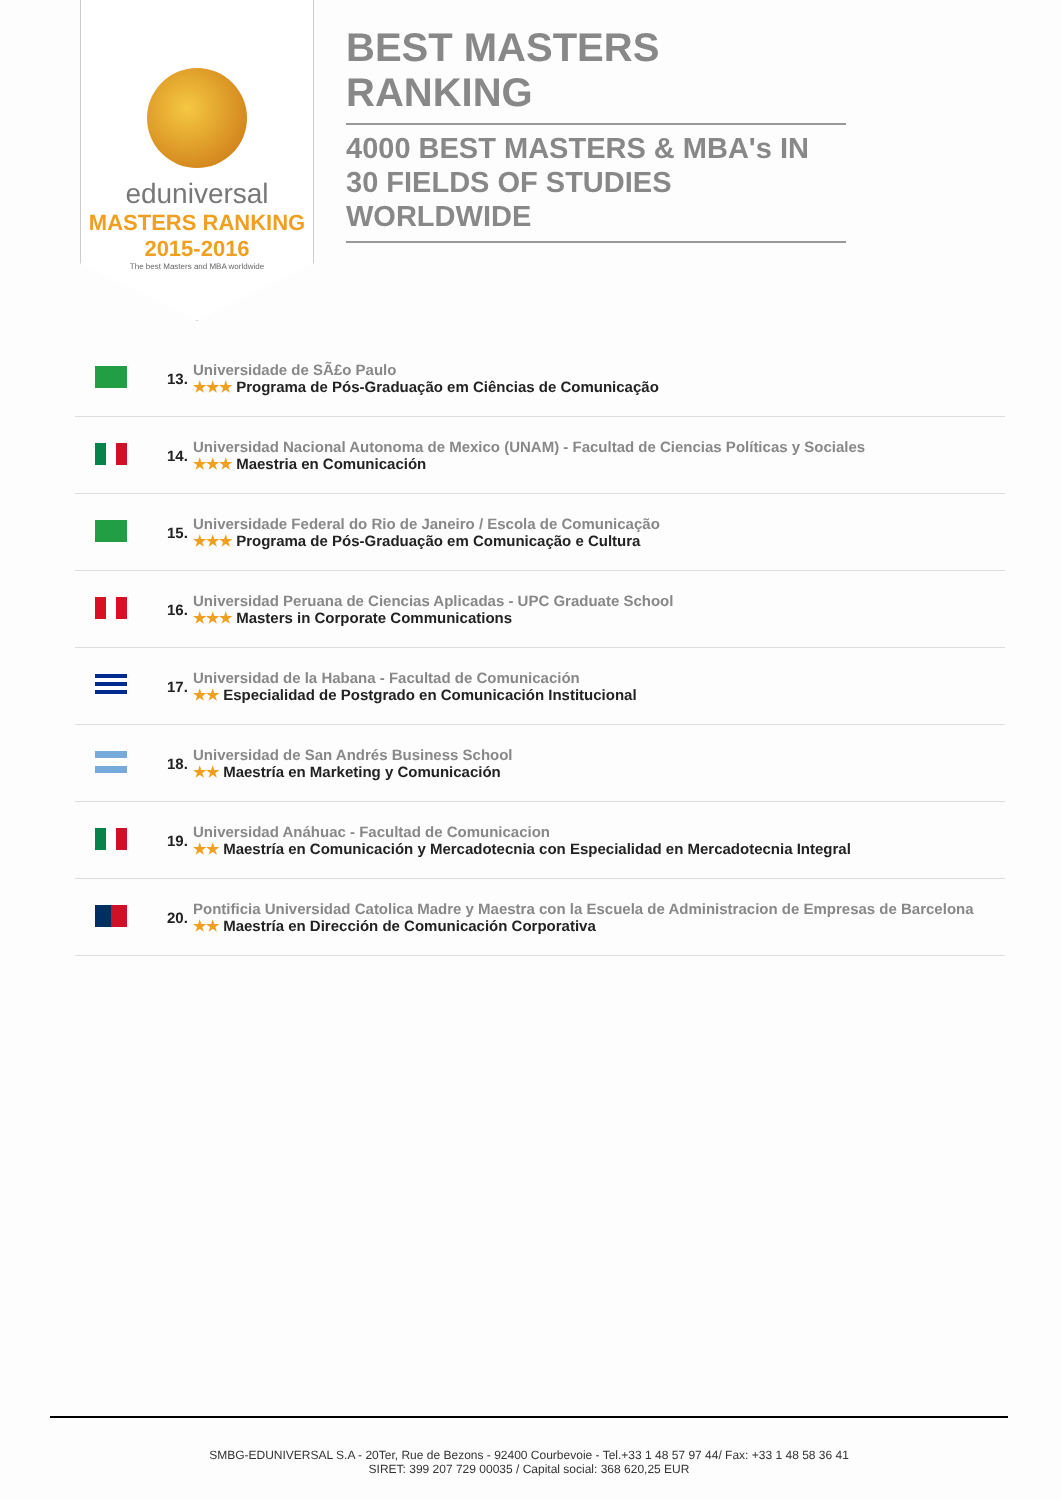eduniversal
MASTERS RANKING 2015-2016
The best Masters and MBA worldwide
BEST MASTERS RANKING
4000 BEST MASTERS & MBA's IN 30 FIELDS OF STUDIES WORLDWIDE
| | 13. | Universidade de SÃ£o Paulo ★★★ Programa de Pós-Graduação em Ciências de Comunicação |
| | 14. | Universidad Nacional Autonoma de Mexico (UNAM) - Facultad de Ciencias Políticas y Sociales ★★★ Maestria en Comunicación |
| | 15. | Universidade Federal do Rio de Janeiro / Escola de Comunicação ★★★ Programa de Pós-Graduação em Comunicação e Cultura |
| | 16. | Universidad Peruana de Ciencias Aplicadas - UPC Graduate School ★★★ Masters in Corporate Communications |
| | 17. | Universidad de la Habana - Facultad de Comunicación ★★ Especialidad de Postgrado en Comunicación Institucional |
| | 18. | Universidad de San Andrés Business School ★★ Maestría en Marketing y Comunicación |
| | 19. | Universidad Anáhuac - Facultad de Comunicacion ★★ Maestría en Comunicación y Mercadotecnia con Especialidad en Mercadotecnia Integral |
| | 20. | Pontificia Universidad Catolica Madre y Maestra con la Escuela de Administracion de Empresas de Barcelona ★★ Maestría en Dirección de Comunicación Corporativa |
SMBG-EDUNIVERSAL S.A - 20Ter, Rue de Bezons - 92400 Courbevoie - Tel.+33 1 48 57 97 44/ Fax: +33 1 48 58 36 41
SIRET: 399 207 729 00035 / Capital social: 368 620,25 EUR